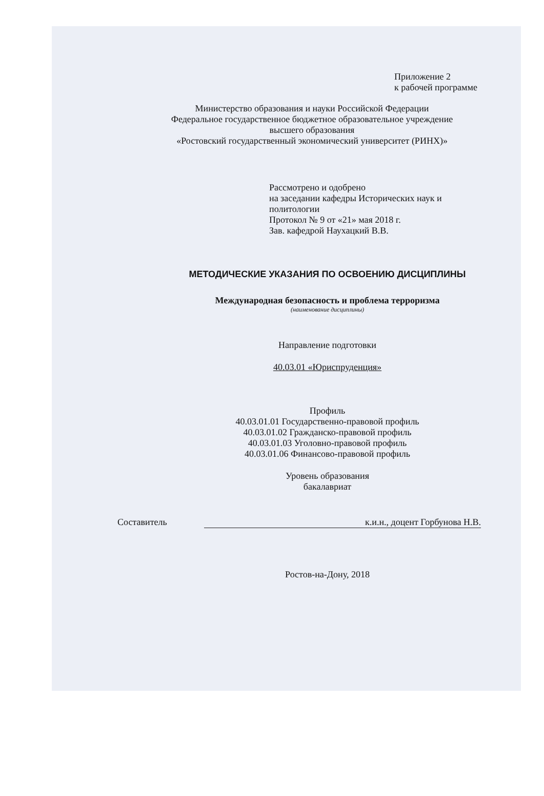Приложение 2
к рабочей программе
Министерство образования и науки Российской Федерации
Федеральное государственное бюджетное образовательное учреждение
высшего образования
«Ростовский государственный экономический университет (РИНХ)»
Рассмотрено и одобрено
на заседании кафедры Исторических наук и
политологии
Протокол № 9 от «21» мая 2018 г.
Зав. кафедрой Наухацкий В.В.
МЕТОДИЧЕСКИЕ УКАЗАНИЯ ПО ОСВОЕНИЮ ДИСЦИПЛИНЫ
Международная безопасность и проблема терроризма
(наименование дисциплины)
Направление подготовки
40.03.01 «Юриспруденция»
Профиль
40.03.01.01 Государственно-правовой профиль
40.03.01.02 Гражданско-правовой профиль
40.03.01.03 Уголовно-правовой профиль
40.03.01.06 Финансово-правовой профиль
Уровень образования
бакалавриат
Составитель к.и.н., доцент Горбунова Н.В.
Ростов-на-Дону, 2018